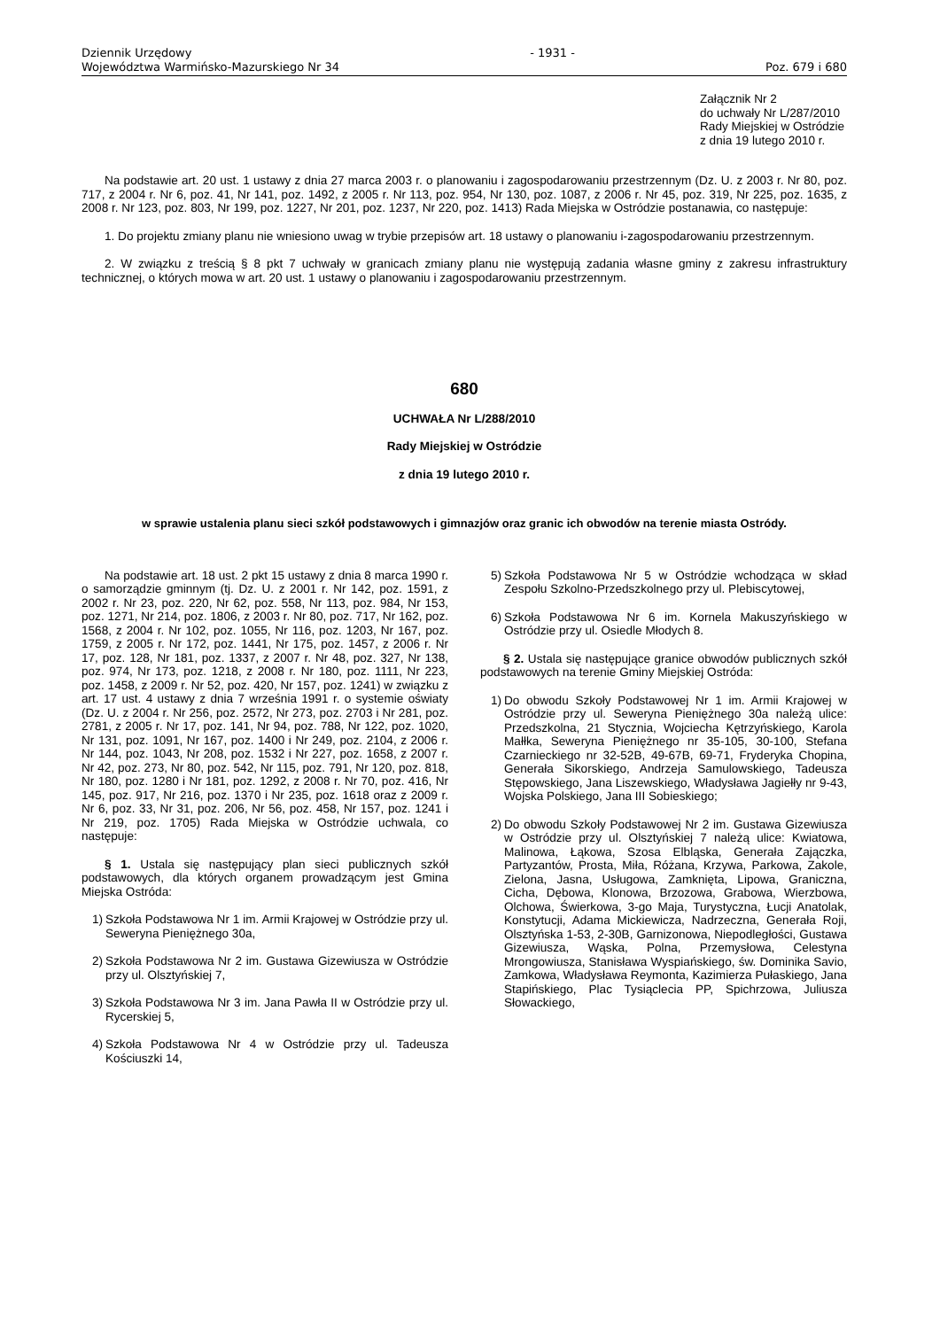Dziennik Urzędowy
Województwa Warmińsko-Mazurskiego Nr 34
- 1931 - Poz. 679 i 680
Załącznik Nr 2
do uchwały Nr L/287/2010
Rady Miejskiej w Ostródzie
z dnia 19 lutego 2010 r.
Na podstawie art. 20 ust. 1 ustawy z dnia 27 marca 2003 r. o planowaniu i zagospodarowaniu przestrzennym (Dz. U. z 2003 r. Nr 80, poz. 717, z 2004 r. Nr 6, poz. 41, Nr 141, poz. 1492, z 2005 r. Nr 113, poz. 954, Nr 130, poz. 1087, z 2006 r. Nr 45, poz. 319, Nr 225, poz. 1635, z 2008 r. Nr 123, poz. 803, Nr 199, poz. 1227, Nr 201, poz. 1237, Nr 220, poz. 1413) Rada Miejska w Ostródzie postanawia, co następuje:
1. Do projektu zmiany planu nie wniesiono uwag w trybie przepisów art. 18 ustawy o planowaniu i-zagospodarowaniu przestrzennym.
2. W związku z treścią § 8 pkt 7 uchwały w granicach zmiany planu nie występują zadania własne gminy z zakresu infrastruktury technicznej, o których mowa w art. 20 ust. 1 ustawy o planowaniu i zagospodarowaniu przestrzennym.
680
UCHWAŁA Nr L/288/2010
Rady Miejskiej w Ostródzie
z dnia 19 lutego 2010 r.
w sprawie ustalenia planu sieci szkół podstawowych i gimnazjów oraz granic ich obwodów na terenie miasta Ostródy.
Na podstawie art. 18 ust. 2 pkt 15 ustawy z dnia 8 marca 1990 r. o samorządzie gminnym (tj. Dz. U. z 2001 r. Nr 142, poz. 1591, z 2002 r. Nr 23, poz. 220, Nr 62, poz. 558, Nr 113, poz. 984, Nr 153, poz. 1271, Nr 214, poz. 1806, z 2003 r. Nr 80, poz. 717, Nr 162, poz. 1568, z 2004 r. Nr 102, poz. 1055, Nr 116, poz. 1203, Nr 167, poz. 1759, z 2005 r. Nr 172, poz. 1441, Nr 175, poz. 1457, z 2006 r. Nr 17, poz. 128, Nr 181, poz. 1337, z 2007 r. Nr 48, poz. 327, Nr 138, poz. 974, Nr 173, poz. 1218, z 2008 r. Nr 180, poz. 1111, Nr 223, poz. 1458, z 2009 r. Nr 52, poz. 420, Nr 157, poz. 1241) w związku z art. 17 ust. 4 ustawy z dnia 7 września 1991 r. o systemie oświaty (Dz. U. z 2004 r. Nr 256, poz. 2572, Nr 273, poz. 2703 i Nr 281, poz. 2781, z 2005 r. Nr 17, poz. 141, Nr 94, poz. 788, Nr 122, poz. 1020, Nr 131, poz. 1091, Nr 167, poz. 1400 i Nr 249, poz. 2104, z 2006 r. Nr 144, poz. 1043, Nr 208, poz. 1532 i Nr 227, poz. 1658, z 2007 r. Nr 42, poz. 273, Nr 80, poz. 542, Nr 115, poz. 791, Nr 120, poz. 818, Nr 180, poz. 1280 i Nr 181, poz. 1292, z 2008 r. Nr 70, poz. 416, Nr 145, poz. 917, Nr 216, poz. 1370 i Nr 235, poz. 1618 oraz z 2009 r. Nr 6, poz. 33, Nr 31, poz. 206, Nr 56, poz. 458, Nr 157, poz. 1241 i Nr 219, poz. 1705) Rada Miejska w Ostródzie uchwala, co następuje:
§ 1. Ustala się następujący plan sieci publicznych szkół podstawowych, dla których organem prowadzącym jest Gmina Miejska Ostróda:
1) Szkoła Podstawowa Nr 1 im. Armii Krajowej w Ostródzie przy ul. Seweryna Pieniężnego 30a,
2) Szkoła Podstawowa Nr 2 im. Gustawa Gizewiusza w Ostródzie przy ul. Olsztyńskiej 7,
3) Szkoła Podstawowa Nr 3 im. Jana Pawła II w Ostródzie przy ul. Rycerskiej 5,
4) Szkoła Podstawowa Nr 4 w Ostródzie przy ul. Tadeusza Kościuszki 14,
5) Szkoła Podstawowa Nr 5 w Ostródzie wchodząca w skład Zespołu Szkolno-Przedszkolnego przy ul. Plebiscytowej,
6) Szkoła Podstawowa Nr 6 im. Kornela Makuszyńskiego w Ostródzie przy ul. Osiedle Młodych 8.
§ 2. Ustala się następujące granice obwodów publicznych szkół podstawowych na terenie Gminy Miejskiej Ostróda:
1) Do obwodu Szkoły Podstawowej Nr 1 im. Armii Krajowej w Ostródzie przy ul. Seweryna Pieniężnego 30a należą ulice: Przedszkolna, 21 Stycznia, Wojciecha Kętrzyńskiego, Karola Małłka, Seweryna Pieniężnego nr 35-105, 30-100, Stefana Czarnieckiego nr 32-52B, 49-67B, 69-71, Fryderyka Chopina, Generała Sikorskiego, Andrzeja Samulowskiego, Tadeusza Stępowskiego, Jana Liszewskiego, Władysława Jagiełły nr 9-43, Wojska Polskiego, Jana III Sobieskiego;
2) Do obwodu Szkoły Podstawowej Nr 2 im. Gustawa Gizewiusza w Ostródzie przy ul. Olsztyńskiej 7 należą ulice: Kwiatowa, Malinowa, Łąkowa, Szosa Elbląska, Generała Zajączka, Partyzantów, Prosta, Miła, Różana, Krzywa, Parkowa, Zakole, Zielona, Jasna, Usługowa, Zamknięta, Lipowa, Graniczna, Cicha, Dębowa, Klonowa, Brzozowa, Grabowa, Wierzbowa, Olchowa, Świerkowa, 3-go Maja, Turystyczna, Łucji Anatolak, Konstytucji, Adama Mickiewicza, Nadrzeczna, Generała Roji, Olsztyńska 1-53, 2-30B, Garnizonowa, Niepodległości, Gustawa Gizewiusza, Wąska, Polna, Przemysłowa, Celestyna Mrongowiusza, Stanisława Wyspiańskiego, św. Dominika Savio, Zamkowa, Władysława Reymonta, Kazimierza Pułaskiego, Jana Stapińskiego, Plac Tysiąclecia PP, Spichrzowa, Juliusza Słowackiego,